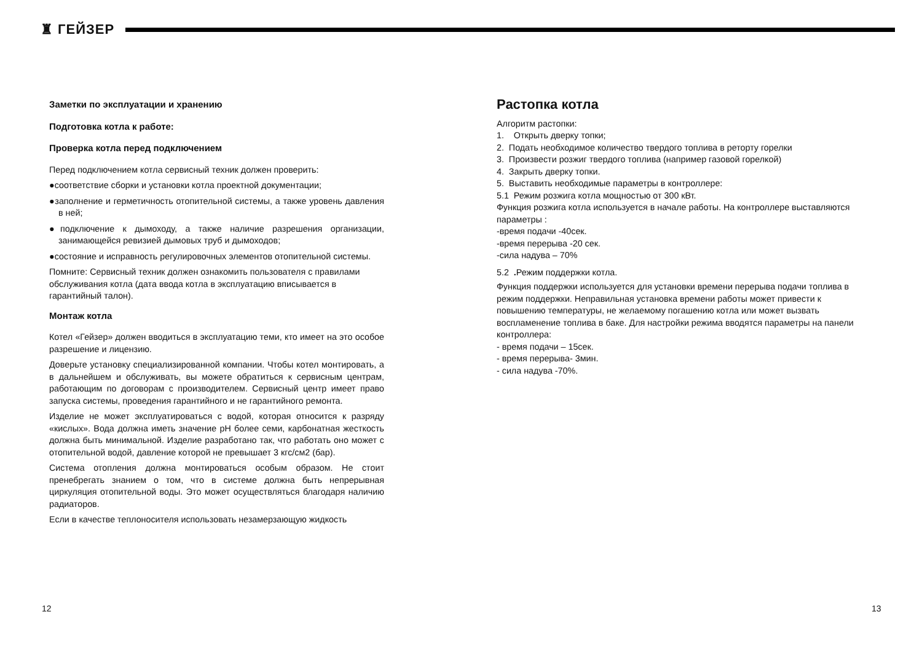♜ ГЕЙЗЕР
Заметки по эксплуатации и хранению
Подготовка котла к работе:
Проверка котла перед подключением
Перед подключением котла сервисный техник должен проверить:
●соответствие сборки и установки котла проектной документации;
●заполнение и герметичность отопительной системы, а также уровень давления в ней;
●подключение к дымоходу, а также наличие разрешения организации, занимающейся ревизией дымовых труб и дымоходов;
●состояние и исправность регулировочных элементов отопительной системы.
Помните: Сервисный техник должен ознакомить пользователя с правилами обслуживания котла (дата ввода котла в эксплуатацию вписывается в гарантийный талон).
Монтаж котла
Котел «Гейзер» должен вводиться в эксплуатацию теми, кто имеет на это особое разрешение и лицензию.
Доверьте установку специализированной компании. Чтобы котел монтировать, а в дальнейшем и обслуживать, вы можете обратиться к сервисным центрам, работающим по договорам с производителем. Сервисный центр имеет право запуска системы, проведения гарантийного и не гарантийного ремонта.
Изделие не может эксплуатироваться с водой, которая относится к разряду «кислых». Вода должна иметь значение pH более семи, карбонатная жесткость должна быть минимальной. Изделие разработано так, что работать оно может с отопительной водой, давление которой не превышает 3 кгс/см2 (бар).
Система отопления должна монтироваться особым образом. Не стоит пренебрегать знанием о том, что в системе должна быть непрерывная циркуляция отопительной воды. Это может осуществляться благодаря наличию радиаторов.
Если в качестве теплоносителя использовать незамерзающую жидкость
Растопка котла
Алгоритм растопки:
1. Открыть дверку топки;
2. Подать необходимое количество твердого топлива в реторту горелки
3. Произвести розжиг твердого топлива (например газовой горелкой)
4. Закрыть дверку топки.
5. Выставить необходимые параметры в контроллере:
5.1 Режим розжига котла мощностью от 300 кВт.
Функция розжига котла используется в начале работы. На контроллере выставляются параметры :
-время подачи -40сек.
-время перерыва -20 сек.
-сила надува – 70%
5.2 . Режим поддержки котла.
Функция поддержки используется для установки времени перерыва подачи топлива в режим поддержки. Неправильная установка времени работы может привести к повышению температуры, не желаемому погашению котла или может вызвать воспламенение топлива в баке. Для настройки режима вводятся параметры на панели контроллера:
- время подачи – 15сек.
- время перерыва- 3мин.
- сила надува -70%.
12 13